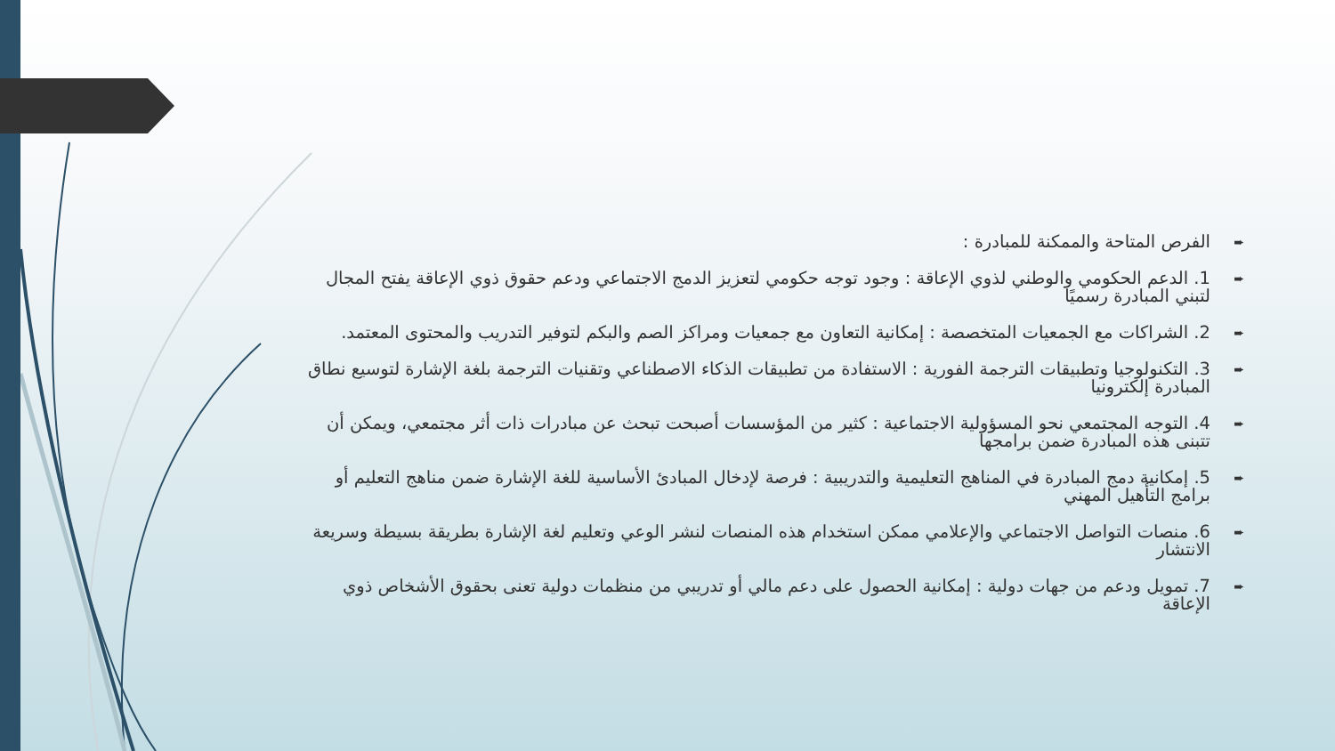➨ الفرص المتاحة والممكنة للمبادرة :
➨ 1. الدعم الحكومي والوطني لذوي الإعاقة : وجود توجه حكومي لتعزيز الدمج الاجتماعي ودعم حقوق ذوي الإعاقة يفتح المجال لتبني المبادرة رسميًا
➨ 2. الشراكات مع الجمعيات المتخصصة : إمكانية التعاون مع جمعيات ومراكز الصم والبكم لتوفير التدريب والمحتوى المعتمد.
➨ 3. التكنولوجيا وتطبيقات الترجمة الفورية : الاستفادة من تطبيقات الذكاء الاصطناعي وتقنيات الترجمة بلغة الإشارة لتوسيع نطاق المبادرة إلكترونيا
➨ 4. التوجه المجتمعي نحو المسؤولية الاجتماعية : كثير من المؤسسات أصبحت تبحث عن مبادرات ذات أثر مجتمعي، ويمكن أن تتبنى هذه المبادرة ضمن برامجها
➨ 5. إمكانية دمج المبادرة في المناهج التعليمية والتدريبية : فرصة لإدخال المبادئ الأساسية للغة الإشارة ضمن مناهج التعليم أو برامج التأهيل المهني
➨ 6. منصات التواصل الاجتماعي والإعلامي ممكن استخدام هذه المنصات لنشر الوعي وتعليم لغة الإشارة بطريقة بسيطة وسريعة الانتشار
➨ 7. تمويل ودعم من جهات دولية : إمكانية الحصول على دعم مالي أو تدريبي من منظمات دولية تعنى بحقوق الأشخاص ذوي الإعاقة